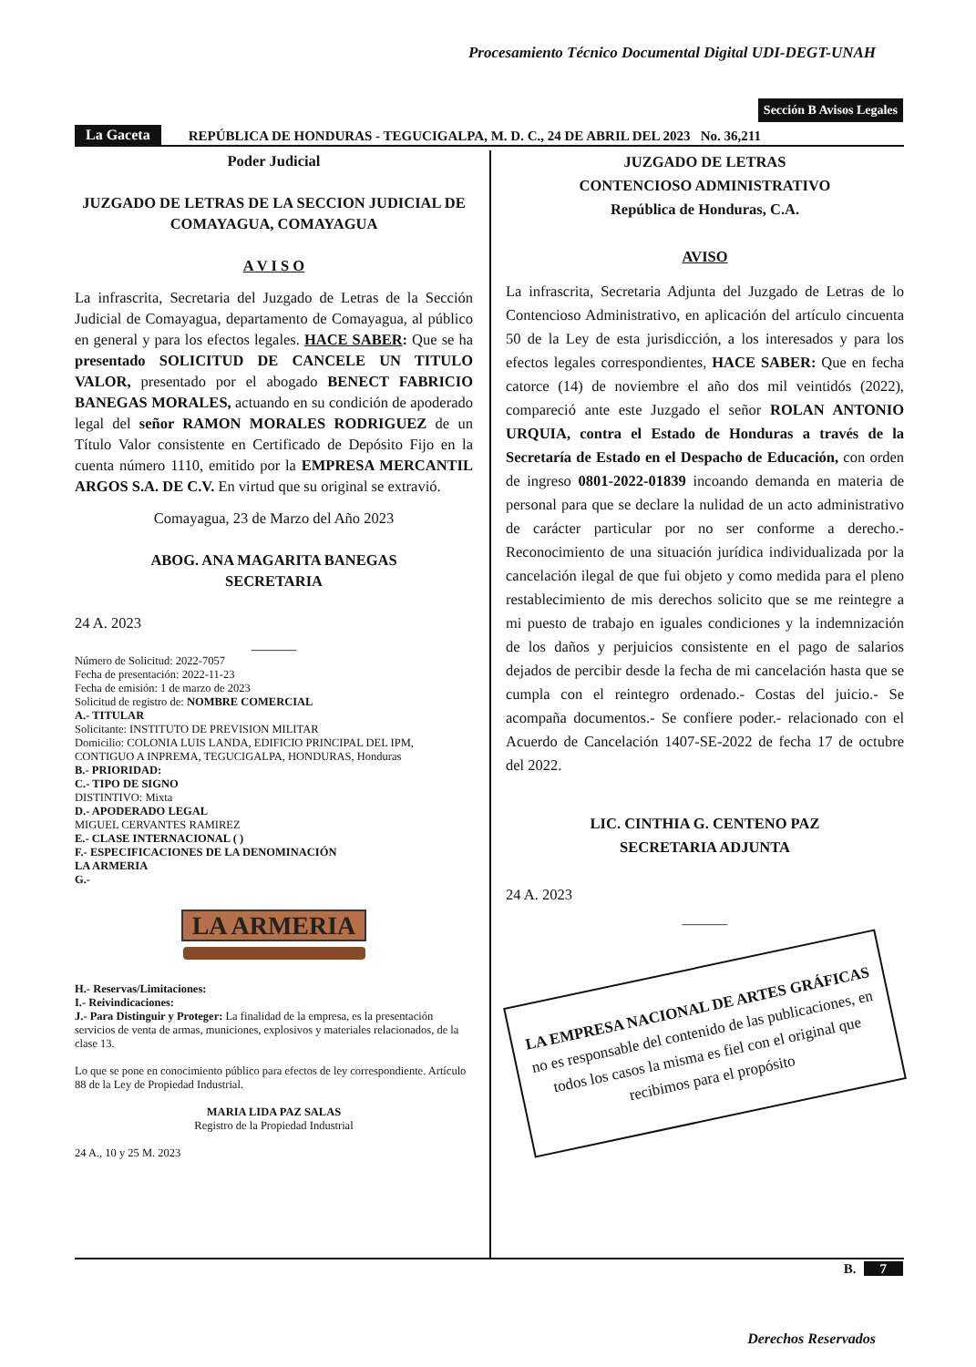Procesamiento Técnico Documental Digital UDI-DEGT-UNAH
Sección B Avisos Legales
La Gaceta REPÚBLICA DE HONDURAS - TEGUCIGALPA, M. D. C., 24 DE ABRIL DEL 2023 No. 36,211
Poder Judicial
JUZGADO DE LETRAS DE LA SECCION JUDICIAL DE COMAYAGUA, COMAYAGUA
A V I S O
La infrascrita, Secretaria del Juzgado de Letras de la Sección Judicial de Comayagua, departamento de Comayagua, al público en general y para los efectos legales. HACE SABER: Que se ha presentado SOLICITUD DE CANCELE UN TITULO VALOR, presentado por el abogado BENECT FABRICIO BANEGAS MORALES, actuando en su condición de apoderado legal del señor RAMON MORALES RODRIGUEZ de un Título Valor consistente en Certificado de Depósito Fijo en la cuenta número 1110, emitido por la EMPRESA MERCANTIL ARGOS S.A. DE C.V. En virtud que su original se extravió.
Comayagua, 23 de Marzo del Año 2023
ABOG. ANA MAGARITA BANEGAS
SECRETARIA
24 A. 2023
______
Número de Solicitud: 2022-7057
Fecha de presentación: 2022-11-23
Fecha de emisión: 1 de marzo de 2023
Solicitud de registro de: NOMBRE COMERCIAL
A.- TITULAR
Solicitante: INSTITUTO DE PREVISION MILITAR
Domicilio: COLONIA LUIS LANDA, EDIFICIO PRINCIPAL DEL IPM, CONTIGUO A INPREMA, TEGUCIGALPA, HONDURAS, Honduras
B.- PRIORIDAD:
C.- TIPO DE SIGNO
DISTINTIVO: Mixta
D.- APODERADO LEGAL
MIGUEL CERVANTES RAMIREZ
E.- CLASE INTERNACIONAL ( )
F.- ESPECIFICACIONES DE LA DENOMINACIÓN
LA ARMERIA
G.-
LA ARMERIA
H.- Reservas/Limitaciones:
I.- Reivindicaciones:
J.- Para Distinguir y Proteger: La finalidad de la empresa, es la presentación servicios de venta de armas, municiones, explosivos y materiales relacionados, de la clase 13.
Lo que se pone en conocimiento público para efectos de ley correspondiente. Artículo 88 de la Ley de Propiedad Industrial.
MARIA LIDA PAZ SALAS
Registro de la Propiedad Industrial
24 A., 10 y 25 M. 2023
JUZGADO DE LETRAS
CONTENCIOSO ADMINISTRATIVO
República de Honduras, C.A.
AVISO
La infrascrita, Secretaria Adjunta del Juzgado de Letras de lo Contencioso Administrativo, en aplicación del artículo cincuenta 50 de la Ley de esta jurisdicción, a los interesados y para los efectos legales correspondientes, HACE SABER: Que en fecha catorce (14) de noviembre el año dos mil veintidós (2022), compareció ante este Juzgado el señor ROLAN ANTONIO URQUIA, contra el Estado de Honduras a través de la Secretaría de Estado en el Despacho de Educación, con orden de ingreso 0801-2022-01839 incoando demanda en materia de personal para que se declare la nulidad de un acto administrativo de carácter particular por no ser conforme a derecho.- Reconocimiento de una situación jurídica individualizada por la cancelación ilegal de que fui objeto y como medida para el pleno restablecimiento de mis derechos solicito que se me reintegre a mi puesto de trabajo en iguales condiciones y la indemnización de los daños y perjuicios consistente en el pago de salarios dejados de percibir desde la fecha de mi cancelación hasta que se cumpla con el reintegro ordenado.- Costas del juicio.- Se acompaña documentos.- Se confiere poder.- relacionado con el Acuerdo de Cancelación 1407-SE-2022 de fecha 17 de octubre del 2022.
LIC. CINTHIA G. CENTENO PAZ
SECRETARIA ADJUNTA
24 A. 2023
______
LA EMPRESA NACIONAL DE ARTES GRÁFICAS
no es responsable del contenido de las publicaciones, en todos los casos la misma es fiel con el original que recibimos para el propósito
B. 7
Derechos Reservados